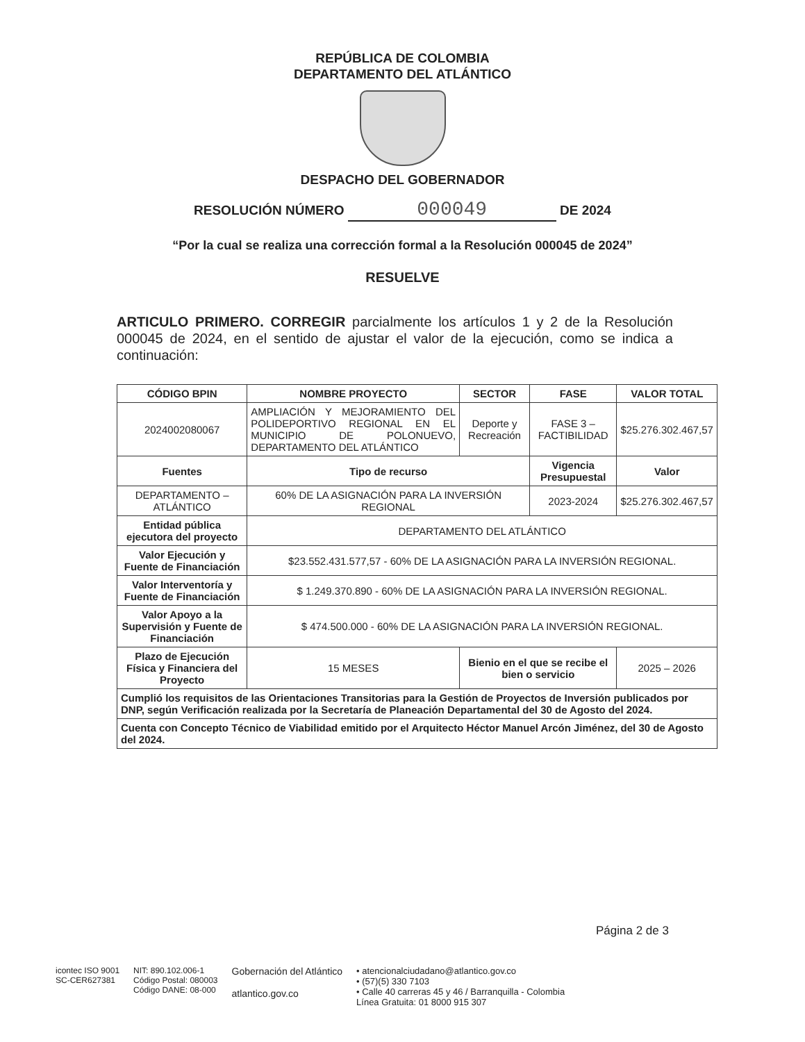REPÚBLICA DE COLOMBIA
DEPARTAMENTO DEL ATLÁNTICO
DESPACHO DEL GOBERNADOR
RESOLUCIÓN NÚMERO 000049 DE 2024
“Por la cual se realiza una corrección formal a la Resolución 000045 de 2024”
RESUELVE
ARTICULO PRIMERO. CORREGIR parcialmente los artículos 1 y 2 de la Resolución 000045 de 2024, en el sentido de ajustar el valor de la ejecución, como se indica a continuación:
| CÓDIGO BPIN | NOMBRE PROYECTO | | SECTOR | FASE | VALOR TOTAL |
| --- | --- | --- | --- | --- | --- |
| 2024002080067 | AMPLIACIÓN Y MEJORAMIENTO DEL POLIDEPORTIVO REGIONAL EN EL MUNICIPIO DE POLONUEVO, DEPARTAMENTO DEL ATLÁNTICO | | Deporte y Recreación | FASE 3 – FACTIBILIDAD | $25.276.302.467,57 |
| Fuentes | Tipo de recurso | | | Vigencia Presupuestal | Valor |
| DEPARTAMENTO – ATLÁNTICO | 60% DE LA ASIGNACIÓN PARA LA INVERSIÓN REGIONAL | | | 2023-2024 | $25.276.302.467,57 |
| Entidad pública ejecutora del proyecto | DEPARTAMENTO DEL ATLÁNTICO | | | | |
| Valor Ejecución y Fuente de Financiación | $23.552.431.577,57 - 60% DE LA ASIGNACIÓN PARA LA INVERSIÓN REGIONAL. | | | | |
| Valor Interventoría y Fuente de Financiación | $ 1.249.370.890 - 60% DE LA ASIGNACIÓN PARA LA INVERSIÓN REGIONAL. | | | | |
| Valor Apoyo a la Supervisión y Fuente de Financiación | $ 474.500.000 - 60% DE LA ASIGNACIÓN PARA LA INVERSIÓN REGIONAL. | | | | |
| Plazo de Ejecución Física y Financiera del Proyecto | 15 MESES | Bienio en el que se recibe el bien o servicio | | | 2025 – 2026 |
| Cumplió los requisitos de las Orientaciones Transitorias para la Gestión de Proyectos de Inversión publicados por DNP, según Verificación realizada por la Secretaría de Planeación Departamental del 30 de Agosto del 2024. | | | | | |
| Cuenta con Concepto Técnico de Viabilidad emitido por el Arquitecto Héctor Manuel Arcón Jiménez, del 30 de Agosto del 2024. | | | | | |
Página 2 de 3
icontec ISO 9001
SC-CER627381
NIT: 890.102.006-1
Código Postal: 080003
Código DANE: 08-000
Gobernación del Atlántico
atlantico.gov.co
• atencionalciudadano@atlantico.gov.co
• (57)(5) 330 7103
• Calle 40 carreras 45 y 46 / Barranquilla - Colombia
Línea Gratuita: 01 8000 915 307